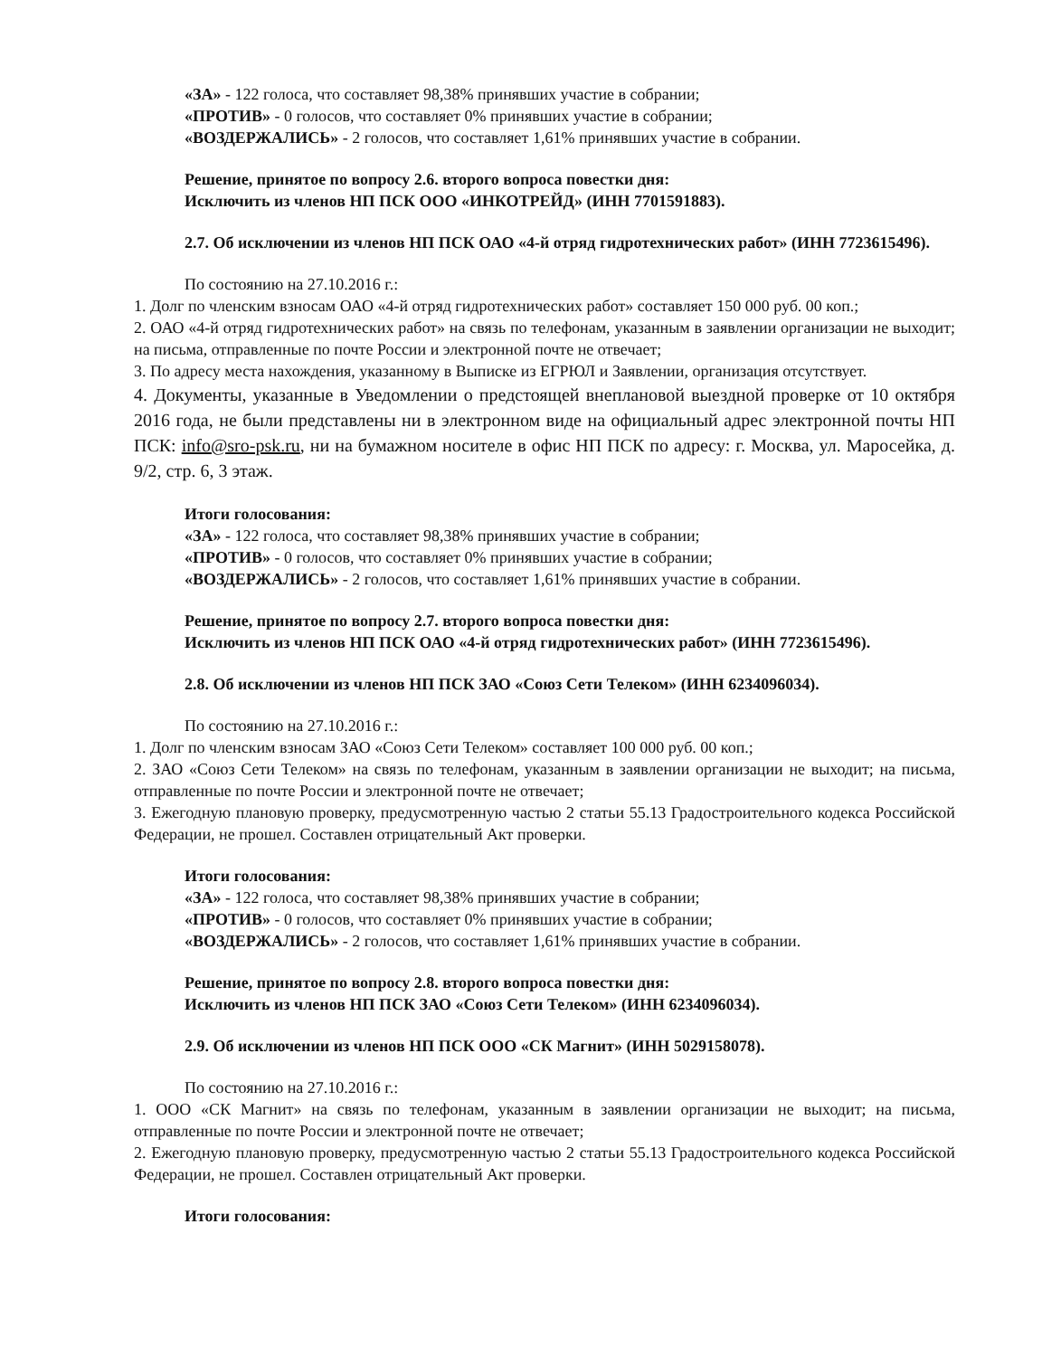«ЗА» - 122 голоса, что составляет 98,38% принявших участие в собрании;
«ПРОТИВ» - 0 голосов, что составляет 0% принявших участие в собрании;
«ВОЗДЕРЖАЛИСЬ» - 2 голосов, что составляет 1,61% принявших участие в собрании.
Решение, принятое по вопросу 2.6. второго вопроса повестки дня:
Исключить из членов НП ПСК ООО «ИНКОТРЕЙД» (ИНН 7701591883).
2.7. Об исключении из членов НП ПСК ОАО «4-й отряд гидротехнических работ» (ИНН 7723615496).
По состоянию на 27.10.2016 г.:
1. Долг по членским взносам ОАО «4-й отряд гидротехнических работ» составляет 150 000 руб. 00 коп.;
2. ОАО «4-й отряд гидротехнических работ» на связь по телефонам, указанным в заявлении организации не выходит; на письма, отправленные по почте России и электронной почте не отвечает;
3. По адресу места нахождения, указанному в Выписке из ЕГРЮЛ и Заявлении, организация отсутствует.
4. Документы, указанные в Уведомлении о предстоящей внеплановой выездной проверке от 10 октября 2016 года, не были представлены ни в электронном виде на официальный адрес электронной почты НП ПСК: info@sro-psk.ru, ни на бумажном носителе в офис НП ПСК по адресу: г. Москва, ул. Маросейка, д. 9/2, стр. 6, 3 этаж.
Итоги голосования:
«ЗА» - 122 голоса, что составляет 98,38% принявших участие в собрании;
«ПРОТИВ» - 0 голосов, что составляет 0% принявших участие в собрании;
«ВОЗДЕРЖАЛИСЬ» - 2 голосов, что составляет 1,61% принявших участие в собрании.
Решение, принятое по вопросу 2.7. второго вопроса повестки дня:
Исключить из членов НП ПСК ОАО «4-й отряд гидротехнических работ» (ИНН 7723615496).
2.8. Об исключении из членов НП ПСК ЗАО «Союз Сети Телеком» (ИНН 6234096034).
По состоянию на 27.10.2016 г.:
1. Долг по членским взносам ЗАО «Союз Сети Телеком» составляет 100 000 руб. 00 коп.;
2. ЗАО «Союз Сети Телеком» на связь по телефонам, указанным в заявлении организации не выходит; на письма, отправленные по почте России и электронной почте не отвечает;
3. Ежегодную плановую проверку, предусмотренную частью 2 статьи 55.13 Градостроительного кодекса Российской Федерации, не прошел. Составлен отрицательный Акт проверки.
Итоги голосования:
«ЗА» - 122 голоса, что составляет 98,38% принявших участие в собрании;
«ПРОТИВ» - 0 голосов, что составляет 0% принявших участие в собрании;
«ВОЗДЕРЖАЛИСЬ» - 2 голосов, что составляет 1,61% принявших участие в собрании.
Решение, принятое по вопросу 2.8. второго вопроса повестки дня:
Исключить из членов НП ПСК ЗАО «Союз Сети Телеком» (ИНН 6234096034).
2.9. Об исключении из членов НП ПСК ООО «СК Магнит» (ИНН 5029158078).
По состоянию на 27.10.2016 г.:
1. ООО «СК Магнит» на связь по телефонам, указанным в заявлении организации не выходит; на письма, отправленные по почте России и электронной почте не отвечает;
2. Ежегодную плановую проверку, предусмотренную частью 2 статьи 55.13 Градостроительного кодекса Российской Федерации, не прошел. Составлен отрицательный Акт проверки.
Итоги голосования: